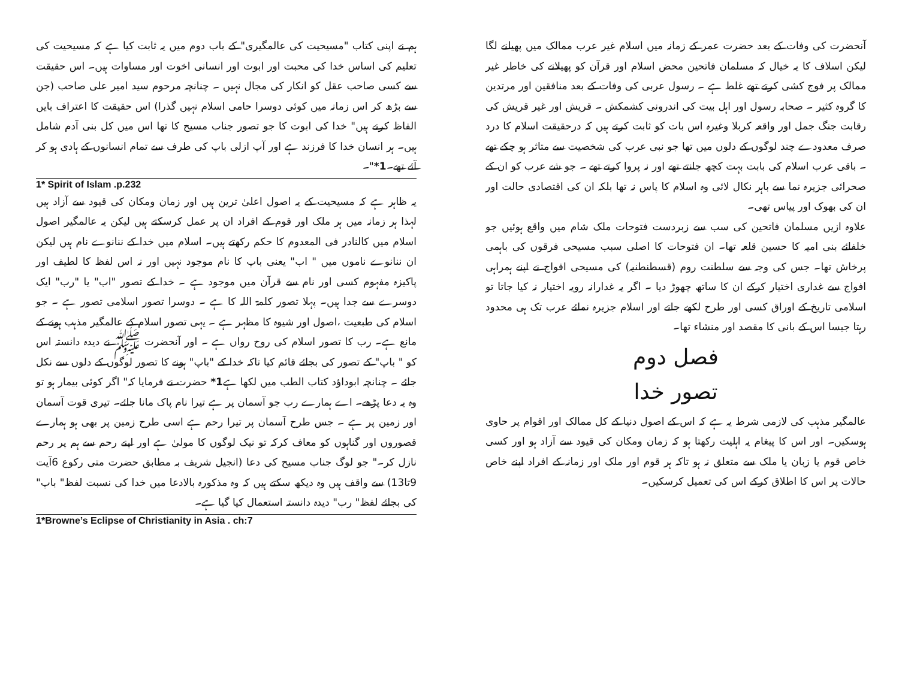آنحضرت کی وفات کے بعد حضرت عمر کے زمانہ میں اسلام غیر عرب ممالک میں پھیلنے لگا لیکن اسلاف کا یہ خیال کہ مسلمان فاتحین محض اسلام اور قرآن کو پھیلانے کی خاطر غیر ممالک پر فوج کشی کرتے تھے غلط ہے ۔ رسول عربی کی وفات کے بعد منافقین اور مرتدین کا گروہ کثیر ۔ صحابہ رسول اور اہل بیت کی اندرونی کشمکش ۔ قریش اور غیر قریش کی رقابت جنگ جمل اور واقعہ کربلا وغیرہ اس بات کو ثابت کرتے ہیں کہ درحقیقت اسلام کا درد صرف معدودے چند لوگوں کے دلوں میں تھا جو نبی عرب کی شخصیت سے متاثر ہو چکے تھے ۔ باقی عرب اسلام کی بابت بہت کچھ جانتے تھے اور نہ پروا کرتے تھے ۔ جو شے عرب کو ان کے صحرائی جزیرہ نما سے باہر نکال لائی وہ اسلام کا پاس نہ تھا بلکہ ان کی اقتصادی حالت اور ان کی بھوک اور پیاس تھی۔
علاوہ ازیں مسلمان فاتحین کی سب سے زبردست فتوحات ملک شام میں واقع ہوئیں جو خلفائے بنی امیہ کا حسین قلعہ تھا۔ ان فتوحات کا اصلی سبب مسیحی فرقوں کی باہمی پرخاش تھا۔ جس کی وجہ سے سلطنت روم (قسطنطنیہ) کی مسیحی افواج نے اپنے ہمراہی افواج سے غداری اختیار کرکے ان کا ساتھ چھوڑ دیا ۔ اگر یہ غدارانہ رویہ اختیار نہ کیا جاتا تو اسلامی تاریخ کے اوراق کسی اور طرح لکھے جاتے اور اسلام جزیرہ نمائے عرب تک ہی محدود رہتا جیسا اس کے بانی کا مقصد اور منشاء تھا۔
فصل دوم
تصور خدا
عالمگیر مذہب کی لازمی شرط یہ ہے کہ اس کے اصول دنیا کے کل ممالک اور اقوام پر حاوی ہوسکیں۔ اور اس کا پیغام یہ اہلیت رکھتا ہو کہ زمان ومکان کی قیود سے آزاد ہو اور کسی خاص قوم یا زبان یا ملک سے متعلق نہ ہو تاکہ ہر قوم اور ملک اور زمانہ کے افراد اپنے خاص حالات پر اس کا اطلاق کرکے اس کی تعمیل کرسکیں۔
ہم نے اپنی کتاب "مسیحیت کی عالمگیری" کے باب دوم میں یہ ثابت کیا ہے کہ مسیحیت کی تعلیم کی اساس خدا کی محبت اور ابوت اور انسانی اخوت اور مساوات ہیں۔ اس حقیقت سے کسی صاحب عقل کو انکار کی مجال نہیں ۔ چنانچہ مرحوم سید امیر علی صاحب (جن سے بڑھ کر اس زمانہ میں کوئی دوسرا حامی اسلام نہیں گذرا) اس حقیقت کا اعتراف بایں الفاظ کرتے ہیں" خدا کی ابوت کا جو تصور جناب مسیح کا تھا اس میں کل بنی آدم شامل ہیں۔ ہر انسان خدا کا فرزند ہے اور آپ ازلی باپ کی طرف سے تمام انسانوں کے ہادی ہو کر آئے تھے۔1*"۔
1* Spirit of Islam .p.232
یہ ظاہر ہے کہ مسیحیت کے یہ اصول اعلیٰ ترین ہیں اور زمان ومکان کی قیود سے آزاد ہیں لہذا ہر زمانہ میں ہر ملک اور قوم کے افراد ان پر عمل کرسکتے ہیں لیکن یہ عالمگیر اصول اسلام میں کالنادر فی المعدوم کا حکم رکھتے ہیں۔ اسلام میں خدا کے ننانوے نام ہیں لیکن ان ننانوے ناموں میں " اب" یعنی باپ کا نام موجود نہیں اور نہ اس لفظ کا لطیف اور پاکیزہ مفہوم کسی اور نام سے قرآن میں موجود ہے ۔ خدا کے تصور "اب" یا "رب" ایک دوسرے سے جدا ہیں۔ پہلا تصور کلمۃ اللہ کا ہے ۔ دوسرا تصور اسلامی تصور ہے ۔ جو اسلام کی طبعیت ،اصول اور شیوہ کا مظہر ہے ۔ یہی تصور اسلام کے عالمگیر مذہب ہونے کے مانع ہے۔ رب کا تصور اسلام کی روح رواں ہے ۔ اور آنحضرت ﷺ نے دیدہ دانستہ اس کو " باپ" کے تصور کی بجائے قائم کیا تاکہ خدا کے "باپ" ہونے کا تصور لوگوں کے دلوں سے نکل جائے ۔ چنانچہ ابوداؤد کتاب الطب میں لکھا ہے1* حضرت نے فرمایا کہ" اگر کوئی بیمار ہو تو وہ یہ دعا پڑھے۔ اے ہمارے رب جو آسمان پر ہے تیرا نام پاک مانا جائے۔ تیری قوت آسمان اور زمین پر ہے ۔ جس طرح آسمان پر تیرا رحم ہے اسی طرح زمین پر بھی ہو ہمارے قصوروں اور گناہوں کو معاف کرکہ تو نیک لوگوں کا مولیٰ ہے اور اپنے رحم سے ہم پر رحم نازل کر۔" جو لوگ جناب مسیح کی دعا (انجیل شریف بہ مطابق حضرت متی رکوع 6آیت 9تا13) سے واقف ہیں وہ دیکھ سکتے ہیں کہ وہ مذکورہ بالادعا میں خدا کی نسبت لفظ" باپ" کی بجائے لفظ" رب" دیدہ دانستہ استعمال کیا گیا ہے۔
1*Browne’s Eclipse of Christianity in Asia . ch:7